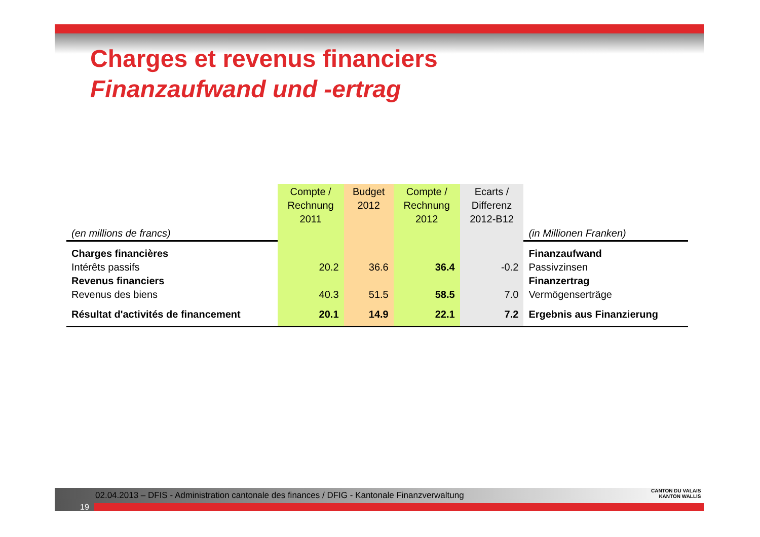Charges et revenus financiers
Finanzaufwand und -ertrag
| (en millions de francs) | Compte / Rechnung 2011 | Budget 2012 | Compte / Rechnung 2012 | Ecarts / Differenz 2012-B12 | (in Millionen Franken) |
| Charges financières | | | | | Finanzaufwand |
| Intérêts passifs | 20.2 | 36.6 | 36.4 | -0.2 | Passivzinsen |
| Revenus financiers | | | | | Finanzertrag |
| Revenus des biens | 40.3 | 51.5 | 58.5 | 7.0 | Vermögenserträge |
| Résultat d'activités de financement | 20.1 | 14.9 | 22.1 | 7.2 | Ergebnis aus Finanzierung |
02.04.2013 – DFIS - Administration cantonale des finances / DFIG - Kantonale Finanzverwaltung
19
CANTON DU VALAIS
KANTON WALLIS